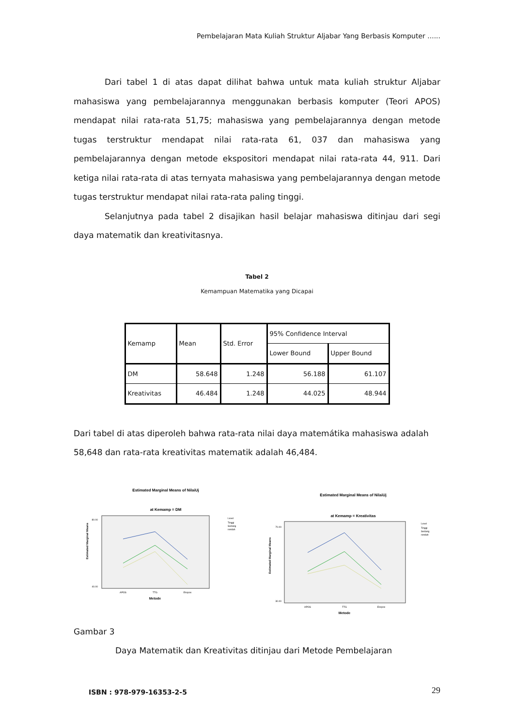Pembelajaran Mata Kuliah Struktur Aljabar Yang Berbasis Komputer ......
Dari tabel 1 di atas dapat dilihat bahwa untuk mata kuliah struktur Aljabar mahasiswa yang pembelajarannya menggunakan berbasis komputer (Teori APOS) mendapat nilai rata-rata 51,75; mahasiswa yang pembelajarannya dengan metode tugas terstruktur mendapat nilai rata-rata 61, 037 dan mahasiswa yang pembelajarannya dengan metode ekspositori mendapat nilai rata-rata 44, 911. Dari ketiga nilai rata-rata di atas ternyata mahasiswa yang pembelajarannya dengan metode tugas terstruktur mendapat nilai rata-rata paling tinggi.
Selanjutnya pada tabel 2 disajikan hasil belajar mahasiswa ditinjau dari segi daya matematik dan kreativitasnya.
Tabel 2
Kemampuan Matematika yang Dicapai
| Kemamp | Mean | Std. Error | 95% Confidence Interval | |
| --- | --- | --- | --- | --- |
| | | | Lower Bound | Upper Bound |
| DM | 58.648 | 1.248 | 56.188 | 61.107 |
| Kreativitas | 46.484 | 1.248 | 44.025 | 48.944 |
Dari tabel di atas diperoleh bahwa rata-rata nilai daya matemátika mahasiswa adalah 58,648 dan rata-rata kreativitas matematik adalah 46,484.
Estimated Marginal Means of NilaiUj
at Kemamp = DM
80.00
40.00
Estimated Marginal Means
APOS
TTG
Ekspos
Metode
Level
Tinggi
Sedang
rendah
Estimated Marginal Means of NilaiUj
at Kemamp = Kreativitas
70.00
30.00
Estimated Marginal Means
APOS
TTG
Ekspos
Metode
Level
Tinggi
Sedang
rendah
Gambar 3
Daya Matematik dan Kreativitas ditinjau dari Metode Pembelajaran
ISBN : 978-979-16353-2-5 29